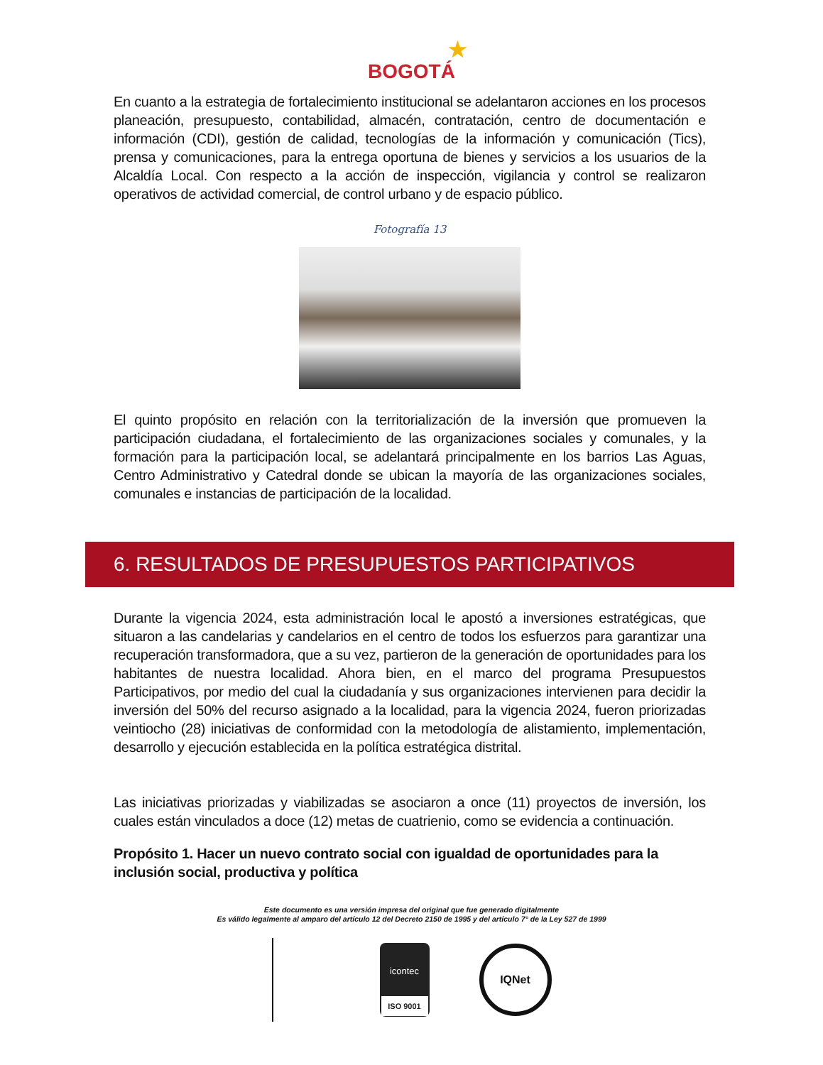★
BOGOTÁ
En cuanto a la estrategia de fortalecimiento institucional se adelantaron acciones en los procesos planeación, presupuesto, contabilidad, almacén, contratación, centro de documentación e información (CDI), gestión de calidad, tecnologías de la información y comunicación (Tics), prensa y comunicaciones, para la entrega oportuna de bienes y servicios a los usuarios de la Alcaldía Local. Con respecto a la acción de inspección, vigilancia y control se realizaron operativos de actividad comercial, de control urbano y de espacio público.
Fotografía 13
El quinto propósito en relación con la territorialización de la inversión que promueven la participación ciudadana, el fortalecimiento de las organizaciones sociales y comunales, y la formación para la participación local, se adelantará principalmente en los barrios Las Aguas, Centro Administrativo y Catedral donde se ubican la mayoría de las organizaciones sociales, comunales e instancias de participación de la localidad.
6. RESULTADOS DE PRESUPUESTOS PARTICIPATIVOS
Durante la vigencia 2024, esta administración local le apostó a inversiones estratégicas, que situaron a las candelarias y candelarios en el centro de todos los esfuerzos para garantizar una recuperación transformadora, que a su vez, partieron de la generación de oportunidades para los habitantes de nuestra localidad. Ahora bien, en el marco del programa Presupuestos Participativos, por medio del cual la ciudadanía y sus organizaciones intervienen para decidir la inversión del 50% del recurso asignado a la localidad, para la vigencia 2024, fueron priorizadas veintiocho (28) iniciativas de conformidad con la metodología de alistamiento, implementación, desarrollo y ejecución establecida en la política estratégica distrital.
Las iniciativas priorizadas y viabilizadas se asociaron a once (11) proyectos de inversión, los cuales están vinculados a doce (12) metas de cuatrienio, como se evidencia a continuación.
Propósito 1. Hacer un nuevo contrato social con igualdad de oportunidades para la inclusión social, productiva y política
Este documento es una versión impresa del original que fue generado digitalmente
Es válido legalmente al amparo del artículo 12 del Decreto 2150 de 1995 y del artículo 7° de la Ley 527 de 1999
icontec
ISO 9001
IQNet